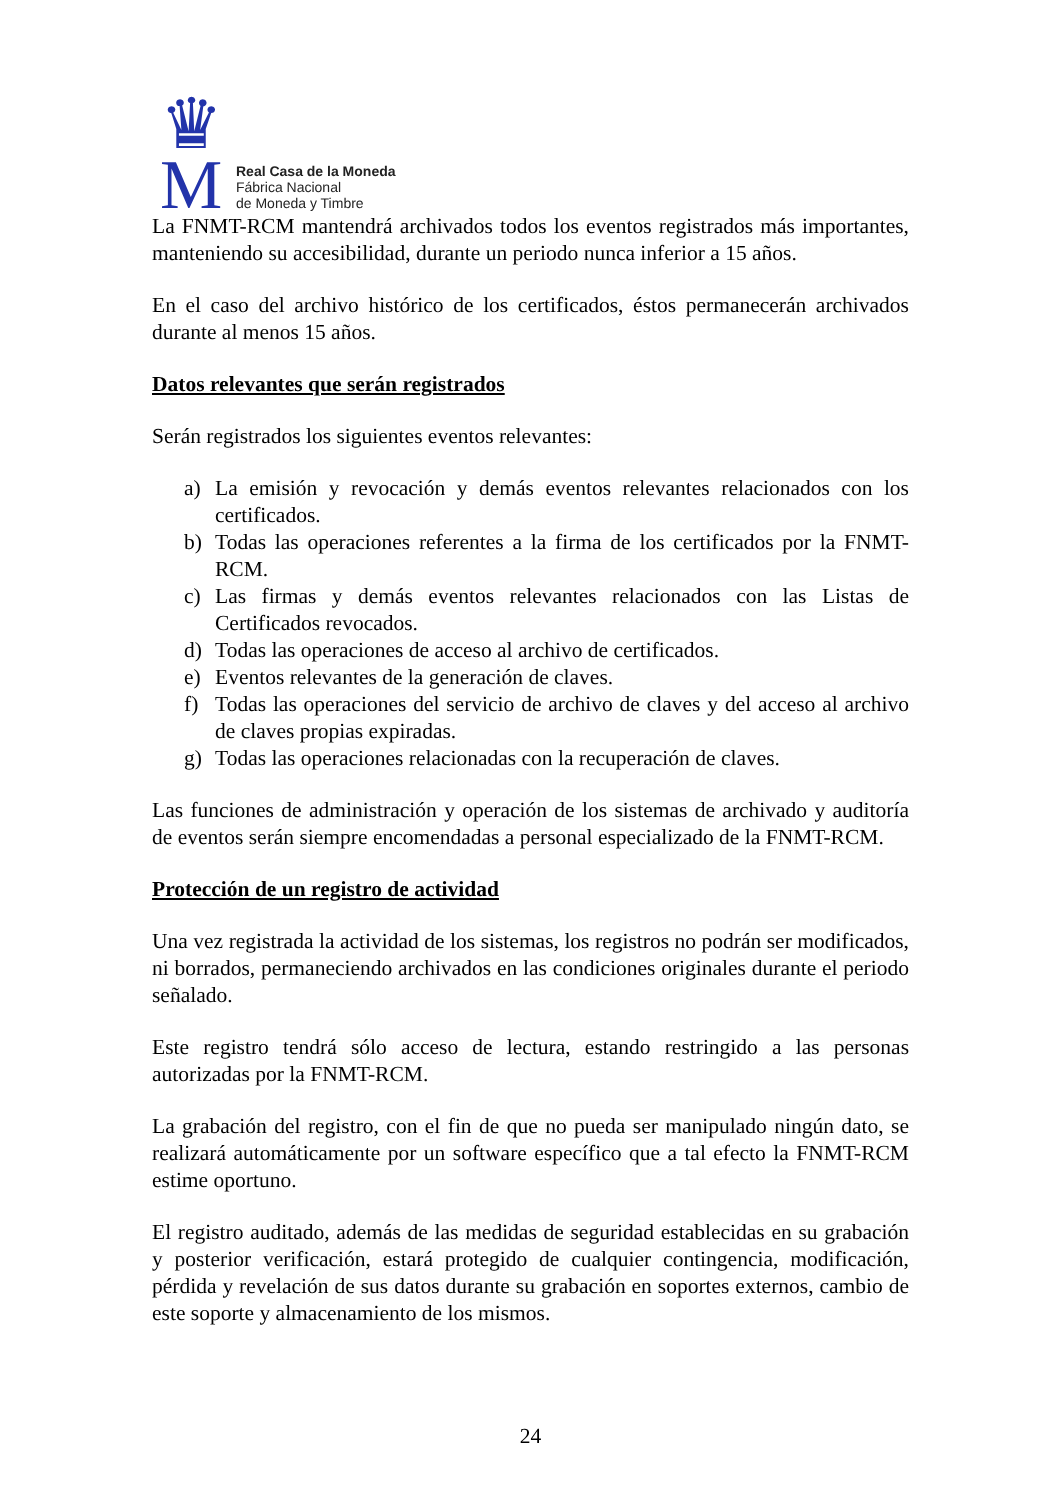♛
M
Real Casa de la Moneda
Fábrica Nacional
de Moneda y Timbre
La FNMT-RCM mantendrá archivados todos los eventos registrados más importantes, manteniendo su accesibilidad, durante un periodo nunca inferior a 15 años.
En el caso del archivo histórico de los certificados, éstos permanecerán archivados durante al menos 15 años.
Datos relevantes que serán registrados
Serán registrados los siguientes eventos relevantes:
a) La emisión y revocación y demás eventos relevantes relacionados con los certificados.
b) Todas las operaciones referentes a la firma de los certificados por la FNMT-RCM.
c) Las firmas y demás eventos relevantes relacionados con las Listas de Certificados revocados.
d) Todas las operaciones de acceso al archivo de certificados.
e) Eventos relevantes de la generación de claves.
f) Todas las operaciones del servicio de archivo de claves y del acceso al archivo de claves propias expiradas.
g) Todas las operaciones relacionadas con la recuperación de claves.
Las funciones de administración y operación de los sistemas de archivado y auditoría de eventos serán siempre encomendadas a personal especializado de la FNMT-RCM.
Protección de un registro de actividad
Una vez registrada la actividad de los sistemas, los registros no podrán ser modificados, ni borrados, permaneciendo archivados en las condiciones originales durante el periodo señalado.
Este registro tendrá sólo acceso de lectura, estando restringido a las personas autorizadas por la FNMT-RCM.
La grabación del registro, con el fin de que no pueda ser manipulado ningún dato, se realizará automáticamente por un software específico que a tal efecto la FNMT-RCM estime oportuno.
El registro auditado, además de las medidas de seguridad establecidas en su grabación y posterior verificación, estará protegido de cualquier contingencia, modificación, pérdida y revelación de sus datos durante su grabación en soportes externos, cambio de este soporte y almacenamiento de los mismos.
24